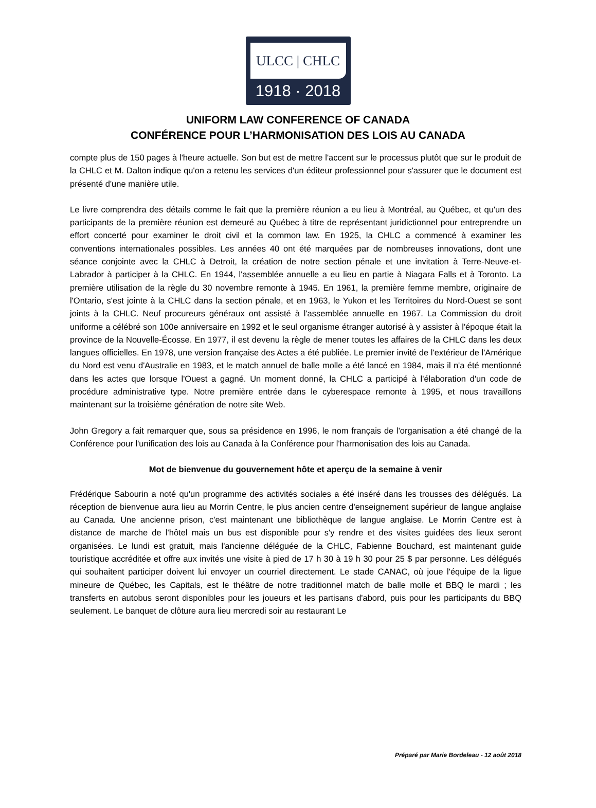ULCC | CHLC
1918 · 2018
UNIFORM LAW CONFERENCE OF CANADA
CONFÉRENCE POUR L’HARMONISATION DES LOIS AU CANADA
compte plus de 150 pages à l'heure actuelle. Son but est de mettre l'accent sur le processus plutôt que sur le produit de la CHLC et M. Dalton indique qu'on a retenu les services d'un éditeur professionnel pour s'assurer que le document est présenté d'une manière utile.
Le livre comprendra des détails comme le fait que la première réunion a eu lieu à Montréal, au Québec, et qu'un des participants de la première réunion est demeuré au Québec à titre de représentant juridictionnel pour entreprendre un effort concerté pour examiner le droit civil et la common law. En 1925, la CHLC a commencé à examiner les conventions internationales possibles. Les années 40 ont été marquées par de nombreuses innovations, dont une séance conjointe avec la CHLC à Detroit, la création de notre section pénale et une invitation à Terre-Neuve-et-Labrador à participer à la CHLC. En 1944, l'assemblée annuelle a eu lieu en partie à Niagara Falls et à Toronto. La première utilisation de la règle du 30 novembre remonte à 1945. En 1961, la première femme membre, originaire de l'Ontario, s'est jointe à la CHLC dans la section pénale, et en 1963, le Yukon et les Territoires du Nord-Ouest se sont joints à la CHLC. Neuf procureurs généraux ont assisté à l'assemblée annuelle en 1967. La Commission du droit uniforme a célébré son 100e anniversaire en 1992 et le seul organisme étranger autorisé à y assister à l'époque était la province de la Nouvelle-Écosse. En 1977, il est devenu la règle de mener toutes les affaires de la CHLC dans les deux langues officielles. En 1978, une version française des Actes a été publiée. Le premier invité de l'extérieur de l'Amérique du Nord est venu d'Australie en 1983, et le match annuel de balle molle a été lancé en 1984, mais il n'a été mentionné dans les actes que lorsque l'Ouest a gagné. Un moment donné, la CHLC a participé à l'élaboration d'un code de procédure administrative type. Notre première entrée dans le cyberespace remonte à 1995, et nous travaillons maintenant sur la troisième génération de notre site Web.
John Gregory a fait remarquer que, sous sa présidence en 1996, le nom français de l'organisation a été changé de la Conférence pour l'unification des lois au Canada à la Conférence pour l'harmonisation des lois au Canada.
Mot de bienvenue du gouvernement hôte et aperçu de la semaine à venir
Frédérique Sabourin a noté qu'un programme des activités sociales a été inséré dans les trousses des délégués. La réception de bienvenue aura lieu au Morrin Centre, le plus ancien centre d'enseignement supérieur de langue anglaise au Canada. Une ancienne prison, c'est maintenant une bibliothèque de langue anglaise. Le Morrin Centre est à distance de marche de l'hôtel mais un bus est disponible pour s'y rendre et des visites guidées des lieux seront organisées. Le lundi est gratuit, mais l'ancienne déléguée de la CHLC, Fabienne Bouchard, est maintenant guide touristique accréditée et offre aux invités une visite à pied de 17 h 30 à 19 h 30 pour 25 $ par personne. Les délégués qui souhaitent participer doivent lui envoyer un courriel directement. Le stade CANAC, où joue l'équipe de la ligue mineure de Québec, les Capitals, est le théâtre de notre traditionnel match de balle molle et BBQ le mardi ; les transferts en autobus seront disponibles pour les joueurs et les partisans d'abord, puis pour les participants du BBQ seulement. Le banquet de clôture aura lieu mercredi soir au restaurant Le
Préparé par Marie Bordeleau - 12 août 2018